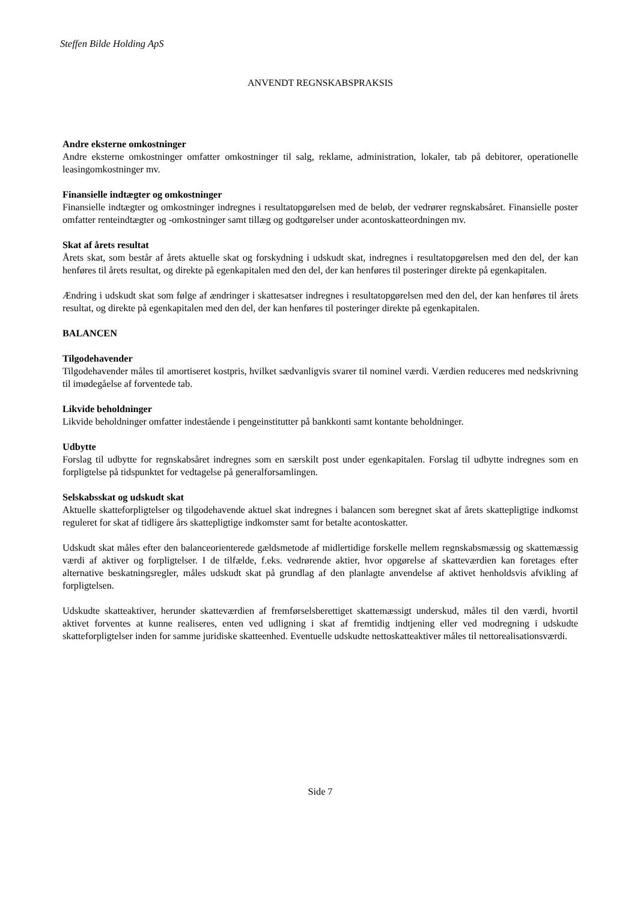Steffen Bilde Holding ApS
ANVENDT REGNSKABSPRAKSIS
Andre eksterne omkostninger
Andre eksterne omkostninger omfatter omkostninger til salg, reklame, administration, lokaler, tab på debitorer, operationelle leasingomkostninger mv.
Finansielle indtægter og omkostninger
Finansielle indtægter og omkostninger indregnes i resultatopgørelsen med de beløb, der vedrører regnskabsåret. Finansielle poster omfatter renteindtægter og -omkostninger samt tillæg og godtgørelser under acontoskatteordningen mv.
Skat af årets resultat
Årets skat, som består af årets aktuelle skat og forskydning i udskudt skat, indregnes i resultatopgørelsen med den del, der kan henføres til årets resultat, og direkte på egenkapitalen med den del, der kan henføres til posteringer direkte på egenkapitalen.
Ændring i udskudt skat som følge af ændringer i skattesatser indregnes i resultatopgørelsen med den del, der kan henføres til årets resultat, og direkte på egenkapitalen med den del, der kan henføres til posteringer direkte på egenkapitalen.
BALANCEN
Tilgodehavender
Tilgodehavender måles til amortiseret kostpris, hvilket sædvanligvis svarer til nominel værdi. Værdien reduceres med nedskrivning til imødegåelse af forventede tab.
Likvide beholdninger
Likvide beholdninger omfatter indestående i pengeinstitutter på bankkonti samt kontante beholdninger.
Udbytte
Forslag til udbytte for regnskabsåret indregnes som en særskilt post under egenkapitalen. Forslag til udbytte indregnes som en forpligtelse på tidspunktet for vedtagelse på generalforsamlingen.
Selskabsskat og udskudt skat
Aktuelle skatteforpligtelser og tilgodehavende aktuel skat indregnes i balancen som beregnet skat af årets skattepligtige indkomst reguleret for skat af tidligere års skattepligtige indkomster samt for betalte acontoskatter.
Udskudt skat måles efter den balanceorienterede gældsmetode af midlertidige forskelle mellem regnskabsmæssig og skattemæssig værdi af aktiver og forpligtelser. I de tilfælde, f.eks. vedrørende aktier, hvor opgørelse af skatteværdien kan foretages efter alternative beskatningsregler, måles udskudt skat på grundlag af den planlagte anvendelse af aktivet henholdsvis afvikling af forpligtelsen.
Udskudte skatteaktiver, herunder skatteværdien af fremførselsberettiget skattemæssigt underskud, måles til den værdi, hvortil aktivet forventes at kunne realiseres, enten ved udligning i skat af fremtidig indtjening eller ved modregning i udskudte skatteforpligtelser inden for samme juridiske skatteenhed. Eventuelle udskudte nettoskatteaktiver måles til nettorealisationsværdi.
Side 7